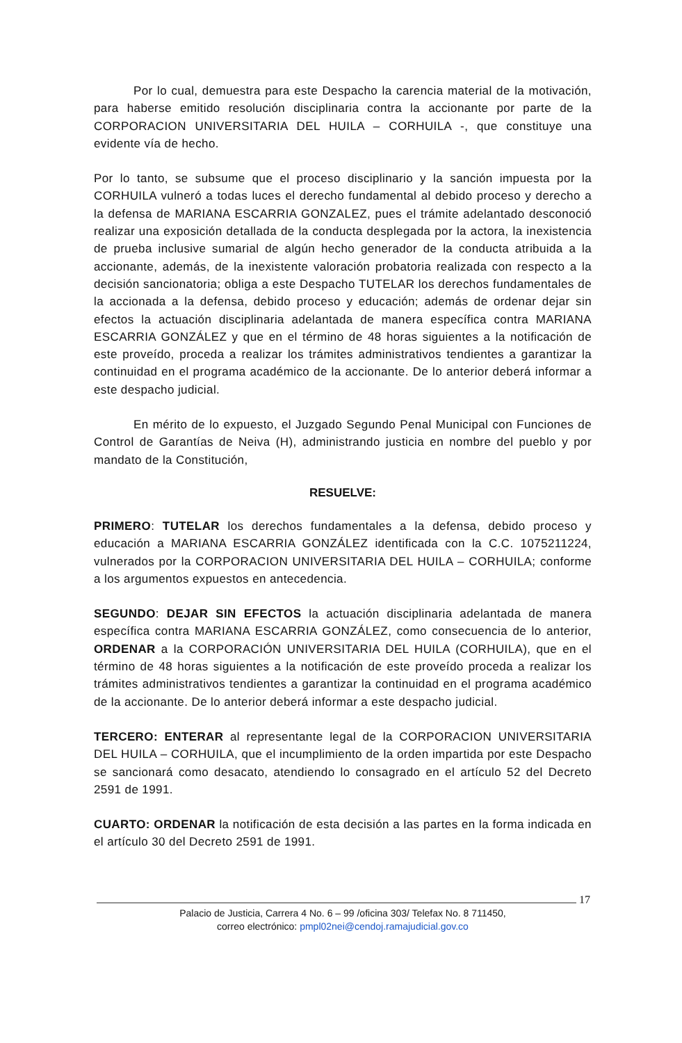Por lo cual, demuestra para este Despacho la carencia material de la motivación, para haberse emitido resolución disciplinaria contra la accionante por parte de la CORPORACION UNIVERSITARIA DEL HUILA – CORHUILA -, que constituye una evidente vía de hecho.
Por lo tanto, se subsume que el proceso disciplinario y la sanción impuesta por la CORHUILA vulneró a todas luces el derecho fundamental al debido proceso y derecho a la defensa de MARIANA ESCARRIA GONZALEZ, pues el trámite adelantado desconoció realizar una exposición detallada de la conducta desplegada por la actora, la inexistencia de prueba inclusive sumarial de algún hecho generador de la conducta atribuida a la accionante, además, de la inexistente valoración probatoria realizada con respecto a la decisión sancionatoria; obliga a este Despacho TUTELAR los derechos fundamentales de la accionada a la defensa, debido proceso y educación; además de ordenar dejar sin efectos la actuación disciplinaria adelantada de manera específica contra MARIANA ESCARRIA GONZÁLEZ y que en el término de 48 horas siguientes a la notificación de este proveído, proceda a realizar los trámites administrativos tendientes a garantizar la continuidad en el programa académico de la accionante. De lo anterior deberá informar a este despacho judicial.
En mérito de lo expuesto, el Juzgado Segundo Penal Municipal con Funciones de Control de Garantías de Neiva (H), administrando justicia en nombre del pueblo y por mandato de la Constitución,
RESUELVE:
PRIMERO: TUTELAR los derechos fundamentales a la defensa, debido proceso y educación a MARIANA ESCARRIA GONZÁLEZ identificada con la C.C. 1075211224, vulnerados por la CORPORACION UNIVERSITARIA DEL HUILA – CORHUILA; conforme a los argumentos expuestos en antecedencia.
SEGUNDO: DEJAR SIN EFECTOS la actuación disciplinaria adelantada de manera específica contra MARIANA ESCARRIA GONZÁLEZ, como consecuencia de lo anterior, ORDENAR a la CORPORACIÓN UNIVERSITARIA DEL HUILA (CORHUILA), que en el término de 48 horas siguientes a la notificación de este proveído proceda a realizar los trámites administrativos tendientes a garantizar la continuidad en el programa académico de la accionante. De lo anterior deberá informar a este despacho judicial.
TERCERO: ENTERAR al representante legal de la CORPORACION UNIVERSITARIA DEL HUILA – CORHUILA, que el incumplimiento de la orden impartida por este Despacho se sancionará como desacato, atendiendo lo consagrado en el artículo 52 del Decreto 2591 de 1991.
CUARTO: ORDENAR la notificación de esta decisión a las partes en la forma indicada en el artículo 30 del Decreto 2591 de 1991.
17
Palacio de Justicia, Carrera 4 No. 6 – 99 /oficina 303/ Telefax No. 8 711450,
correo electrónico: pmpl02nei@cendoj.ramajudicial.gov.co